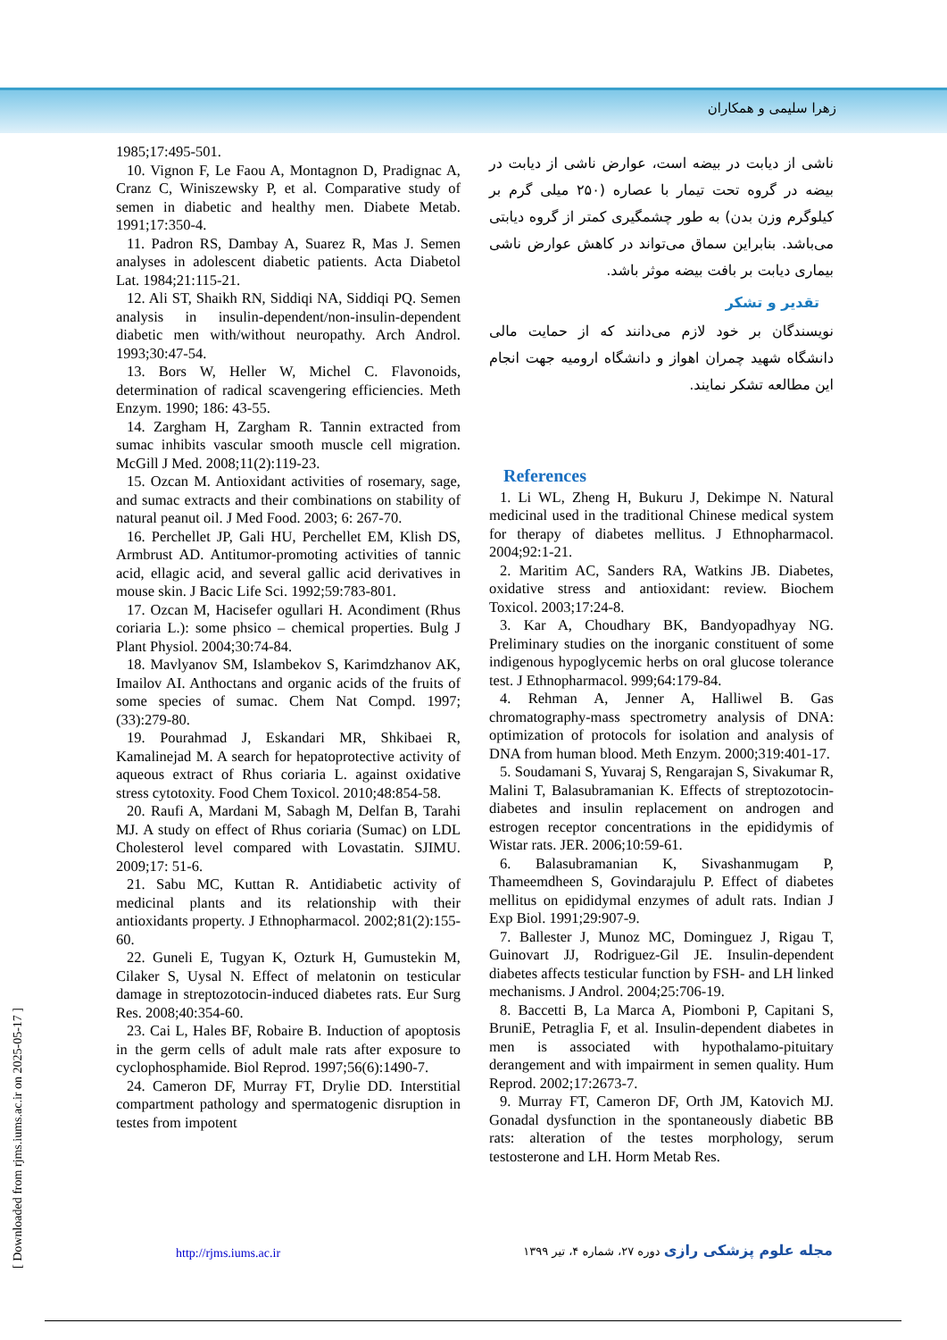زهرا سلیمی و همکاران
ناشی از دیابت در بیضه است، عوارض ناشی از دیابت در بیضه در گروه تحت تیمار با عصاره (۲۵۰ میلی گرم بر کیلوگرم وزن بدن) به طور چشمگیری کمتر از گروه دیابتی می‌باشد. بنابراین سماق می‌تواند در کاهش عوارض ناشی بیماری دیابت بر بافت بیضه موثر باشد.
تقدیر و تشکر
نویسندگان بر خود لازم می‌دانند که از حمایت مالی دانشگاه شهید چمران اهواز و دانشگاه ارومیه جهت انجام این مطالعه تشکر نمایند.
References
1. Li WL, Zheng H, Bukuru J, Dekimpe N. Natural medicinal used in the traditional Chinese medical system for therapy of diabetes mellitus. J Ethnopharmacol. 2004;92:1-21.
2. Maritim AC, Sanders RA, Watkins JB. Diabetes, oxidative stress and antioxidant: review. Biochem Toxicol. 2003;17:24-8.
3. Kar A, Choudhary BK, Bandyopadhyay NG. Preliminary studies on the inorganic constituent of some indigenous hypoglycemic herbs on oral glucose tolerance test. J Ethnopharmacol. 999;64:179-84.
4. Rehman A, Jenner A, Halliwel B. Gas chromatography-mass spectrometry analysis of DNA: optimization of protocols for isolation and analysis of DNA from human blood. Meth Enzym. 2000;319:401-17.
5. Soudamani S, Yuvaraj S, Rengarajan S, Sivakumar R, Malini T, Balasubramanian K. Effects of streptozotocin-diabetes and insulin replacement on androgen and estrogen receptor concentrations in the epididymis of Wistar rats. JER. 2006;10:59-61.
6. Balasubramanian K, Sivashanmugam P, Thameemdheen S, Govindarajulu P. Effect of diabetes mellitus on epididymal enzymes of adult rats. Indian J Exp Biol. 1991;29:907-9.
7. Ballester J, Munoz MC, Dominguez J, Rigau T, Guinovart JJ, Rodriguez-Gil JE. Insulin-dependent diabetes affects testicular function by FSH- and LH linked mechanisms. J Androl. 2004;25:706-19.
8. Baccetti B, La Marca A, Piomboni P, Capitani S, BruniE, Petraglia F, et al. Insulin-dependent diabetes in men is associated with hypothalamo-pituitary derangement and with impairment in semen quality. Hum Reprod. 2002;17:2673-7.
9. Murray FT, Cameron DF, Orth JM, Katovich MJ. Gonadal dysfunction in the spontaneously diabetic BB rats: alteration of the testes morphology, serum testosterone and LH. Horm Metab Res.
1985;17:495-501.
10. Vignon F, Le Faou A, Montagnon D, Pradignac A, Cranz C, Winiszewsky P, et al. Comparative study of semen in diabetic and healthy men. Diabete Metab. 1991;17:350-4.
11. Padron RS, Dambay A, Suarez R, Mas J. Semen analyses in adolescent diabetic patients. Acta Diabetol Lat. 1984;21:115-21.
12. Ali ST, Shaikh RN, Siddiqi NA, Siddiqi PQ. Semen analysis in insulin-dependent/non-insulin-dependent diabetic men with/without neuropathy. Arch Androl. 1993;30:47-54.
13. Bors W, Heller W, Michel C. Flavonoids, determination of radical scavengering efficiencies. Meth Enzym. 1990; 186: 43-55.
14. Zargham H, Zargham R. Tannin extracted from sumac inhibits vascular smooth muscle cell migration. McGill J Med. 2008;11(2):119-23.
15. Ozcan M. Antioxidant activities of rosemary, sage, and sumac extracts and their combinations on stability of natural peanut oil. J Med Food. 2003; 6: 267-70.
16. Perchellet JP, Gali HU, Perchellet EM, Klish DS, Armbrust AD. Antitumor-promoting activities of tannic acid, ellagic acid, and several gallic acid derivatives in mouse skin. J Bacic Life Sci. 1992;59:783-801.
17. Ozcan M, Hacisefer ogullari H. Acondiment (Rhus coriaria L.): some phsico – chemical properties. Bulg J Plant Physiol. 2004;30:74-84.
18. Mavlyanov SM, Islambekov S, Karimdzhanov AK, Imailov AI. Anthoctans and organic acids of the fruits of some species of sumac. Chem Nat Compd. 1997;(33):279-80.
19. Pourahmad J, Eskandari MR, Shkibaei R, Kamalinejad M. A search for hepatoprotective activity of aqueous extract of Rhus coriaria L. against oxidative stress cytotoxity. Food Chem Toxicol. 2010;48:854-58.
20. Raufi A, Mardani M, Sabagh M, Delfan B, Tarahi MJ. A study on effect of Rhus coriaria (Sumac) on LDL Cholesterol level compared with Lovastatin. SJIMU. 2009;17: 51-6.
21. Sabu MC, Kuttan R. Antidiabetic activity of medicinal plants and its relationship with their antioxidants property. J Ethnopharmacol. 2002;81(2):155-60.
22. Guneli E, Tugyan K, Ozturk H, Gumustekin M, Cilaker S, Uysal N. Effect of melatonin on testicular damage in streptozotocin-induced diabetes rats. Eur Surg Res. 2008;40:354-60.
23. Cai L, Hales BF, Robaire B. Induction of apoptosis in the germ cells of adult male rats after exposure to cyclophosphamide. Biol Reprod. 1997;56(6):1490-7.
24. Cameron DF, Murray FT, Drylie DD. Interstitial compartment pathology and spermatogenic disruption in testes from impotent
[ Downloaded from rjms.iums.ac.ir on 2025-05-17 ]
http://rjms.iums.ac.ir
مجله علوم پزشکی رازی دوره ۲۷، شماره ۴، تیر ۱۳۹۹